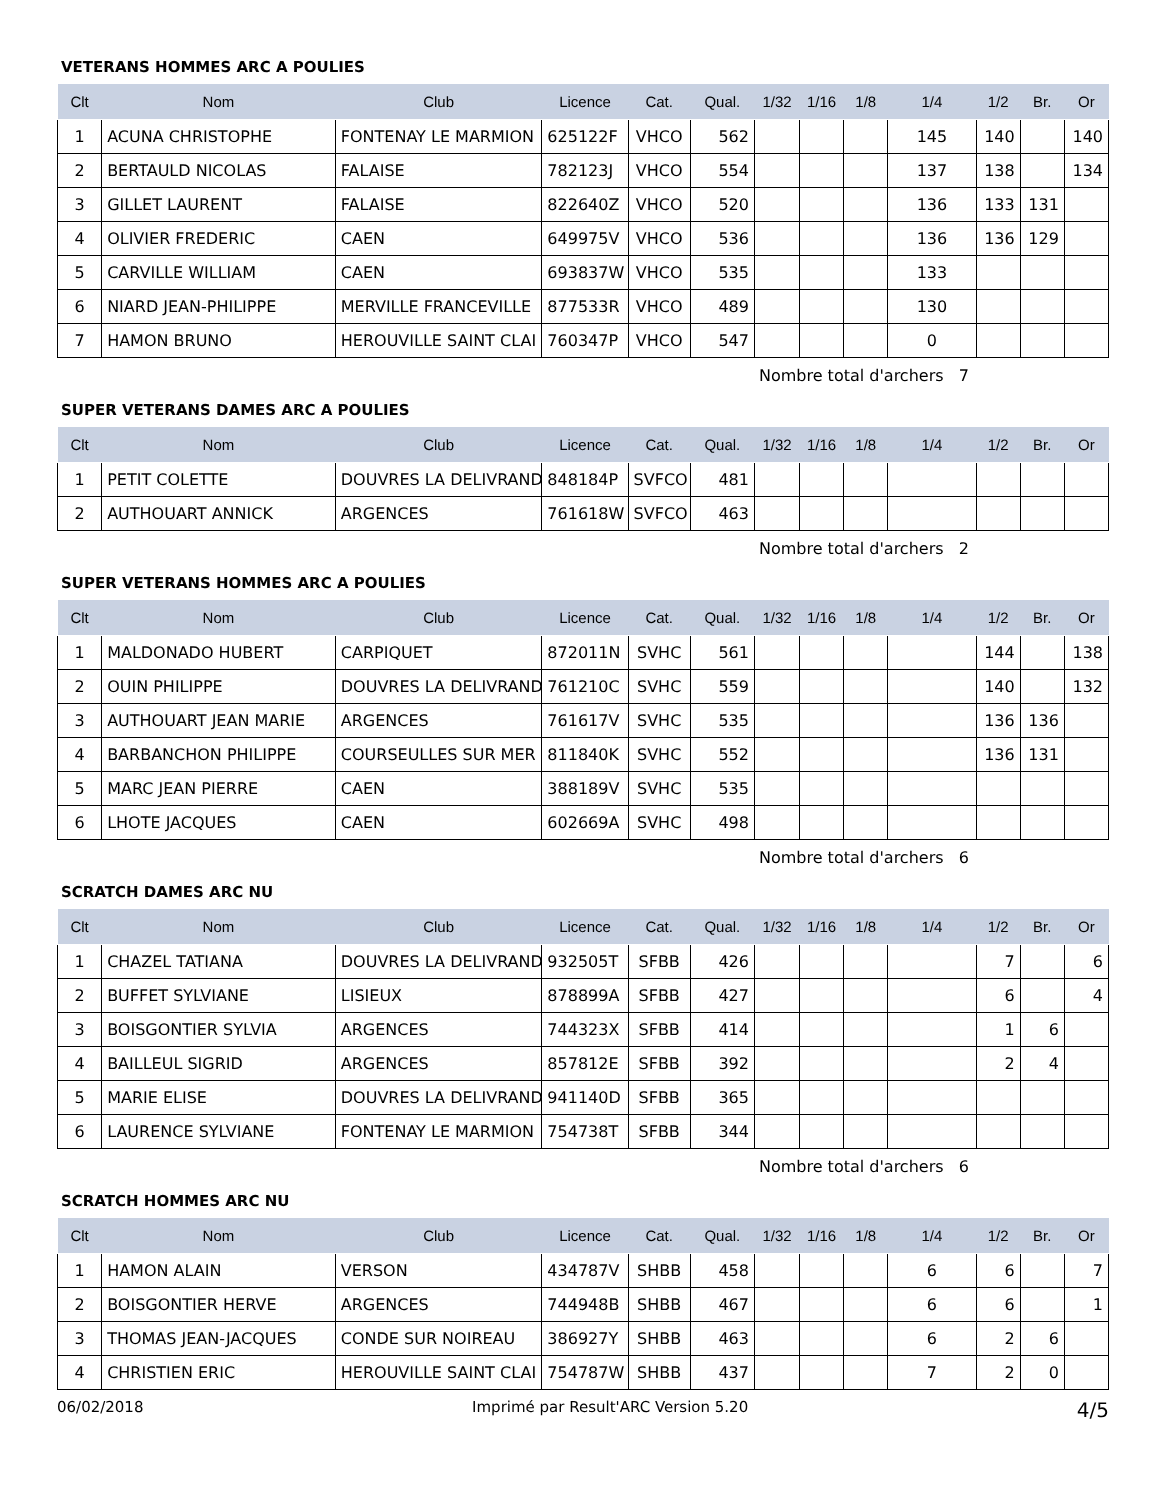VETERANS HOMMES ARC A POULIES
| Clt | Nom | Club | Licence | Cat. | Qual. | 1/32 | 1/16 | 1/8 | 1/4 | 1/2 | Br. | Or |
| --- | --- | --- | --- | --- | --- | --- | --- | --- | --- | --- | --- | --- |
| 1 | ACUNA CHRISTOPHE | FONTENAY LE MARMION | 625122F | VHCO | 562 | | | | 145 | 140 | | 140 |
| 2 | BERTAULD NICOLAS | FALAISE | 782123J | VHCO | 554 | | | | 137 | 138 | | 134 |
| 3 | GILLET LAURENT | FALAISE | 822640Z | VHCO | 520 | | | | 136 | 133 | 131 | |
| 4 | OLIVIER FREDERIC | CAEN | 649975V | VHCO | 536 | | | | 136 | 136 | 129 | |
| 5 | CARVILLE WILLIAM | CAEN | 693837W | VHCO | 535 | | | | 133 | | | |
| 6 | NIARD JEAN-PHILIPPE | MERVILLE FRANCEVILLE | 877533R | VHCO | 489 | | | | 130 | | | |
| 7 | HAMON BRUNO | HEROUVILLE SAINT CLAI | 760347P | VHCO | 547 | | | | 0 | | | |
Nombre total d'archers 7
SUPER VETERANS DAMES ARC A POULIES
| Clt | Nom | Club | Licence | Cat. | Qual. | 1/32 | 1/16 | 1/8 | 1/4 | 1/2 | Br. | Or |
| --- | --- | --- | --- | --- | --- | --- | --- | --- | --- | --- | --- | --- |
| 1 | PETIT COLETTE | DOUVRES LA DELIVRAND | 848184P | SVFCO | 481 | | | | | | | |
| 2 | AUTHOUART ANNICK | ARGENCES | 761618W | SVFCO | 463 | | | | | | | |
Nombre total d'archers 2
SUPER VETERANS HOMMES ARC A POULIES
| Clt | Nom | Club | Licence | Cat. | Qual. | 1/32 | 1/16 | 1/8 | 1/4 | 1/2 | Br. | Or |
| --- | --- | --- | --- | --- | --- | --- | --- | --- | --- | --- | --- | --- |
| 1 | MALDONADO HUBERT | CARPIQUET | 872011N | SVHC | 561 | | | | | 144 | | 138 |
| 2 | OUIN PHILIPPE | DOUVRES LA DELIVRAND | 761210C | SVHC | 559 | | | | | 140 | | 132 |
| 3 | AUTHOUART JEAN MARIE | ARGENCES | 761617V | SVHC | 535 | | | | | 136 | 136 | |
| 4 | BARBANCHON PHILIPPE | COURSEULLES SUR MER | 811840K | SVHC | 552 | | | | | 136 | 131 | |
| 5 | MARC JEAN PIERRE | CAEN | 388189V | SVHC | 535 | | | | | | | |
| 6 | LHOTE JACQUES | CAEN | 602669A | SVHC | 498 | | | | | | | |
Nombre total d'archers 6
SCRATCH DAMES ARC NU
| Clt | Nom | Club | Licence | Cat. | Qual. | 1/32 | 1/16 | 1/8 | 1/4 | 1/2 | Br. | Or |
| --- | --- | --- | --- | --- | --- | --- | --- | --- | --- | --- | --- | --- |
| 1 | CHAZEL TATIANA | DOUVRES LA DELIVRAND | 932505T | SFBB | 426 | | | | | 7 | | 6 |
| 2 | BUFFET SYLVIANE | LISIEUX | 878899A | SFBB | 427 | | | | | 6 | | 4 |
| 3 | BOISGONTIER SYLVIA | ARGENCES | 744323X | SFBB | 414 | | | | | 1 | 6 | |
| 4 | BAILLEUL SIGRID | ARGENCES | 857812E | SFBB | 392 | | | | | 2 | 4 | |
| 5 | MARIE ELISE | DOUVRES LA DELIVRAND | 941140D | SFBB | 365 | | | | | | | |
| 6 | LAURENCE SYLVIANE | FONTENAY LE MARMION | 754738T | SFBB | 344 | | | | | | | |
Nombre total d'archers 6
SCRATCH HOMMES ARC NU
| Clt | Nom | Club | Licence | Cat. | Qual. | 1/32 | 1/16 | 1/8 | 1/4 | 1/2 | Br. | Or |
| --- | --- | --- | --- | --- | --- | --- | --- | --- | --- | --- | --- | --- |
| 1 | HAMON ALAIN | VERSON | 434787V | SHBB | 458 | | | | 6 | 6 | | 7 |
| 2 | BOISGONTIER HERVE | ARGENCES | 744948B | SHBB | 467 | | | | 6 | 6 | | 1 |
| 3 | THOMAS JEAN-JACQUES | CONDE SUR NOIREAU | 386927Y | SHBB | 463 | | | | 6 | 2 | 6 | |
| 4 | CHRISTIEN ERIC | HEROUVILLE SAINT CLAI | 754787W | SHBB | 437 | | | | 7 | 2 | 0 | |
06/02/2018 Imprimé par Result'ARC Version 5.20 4/5